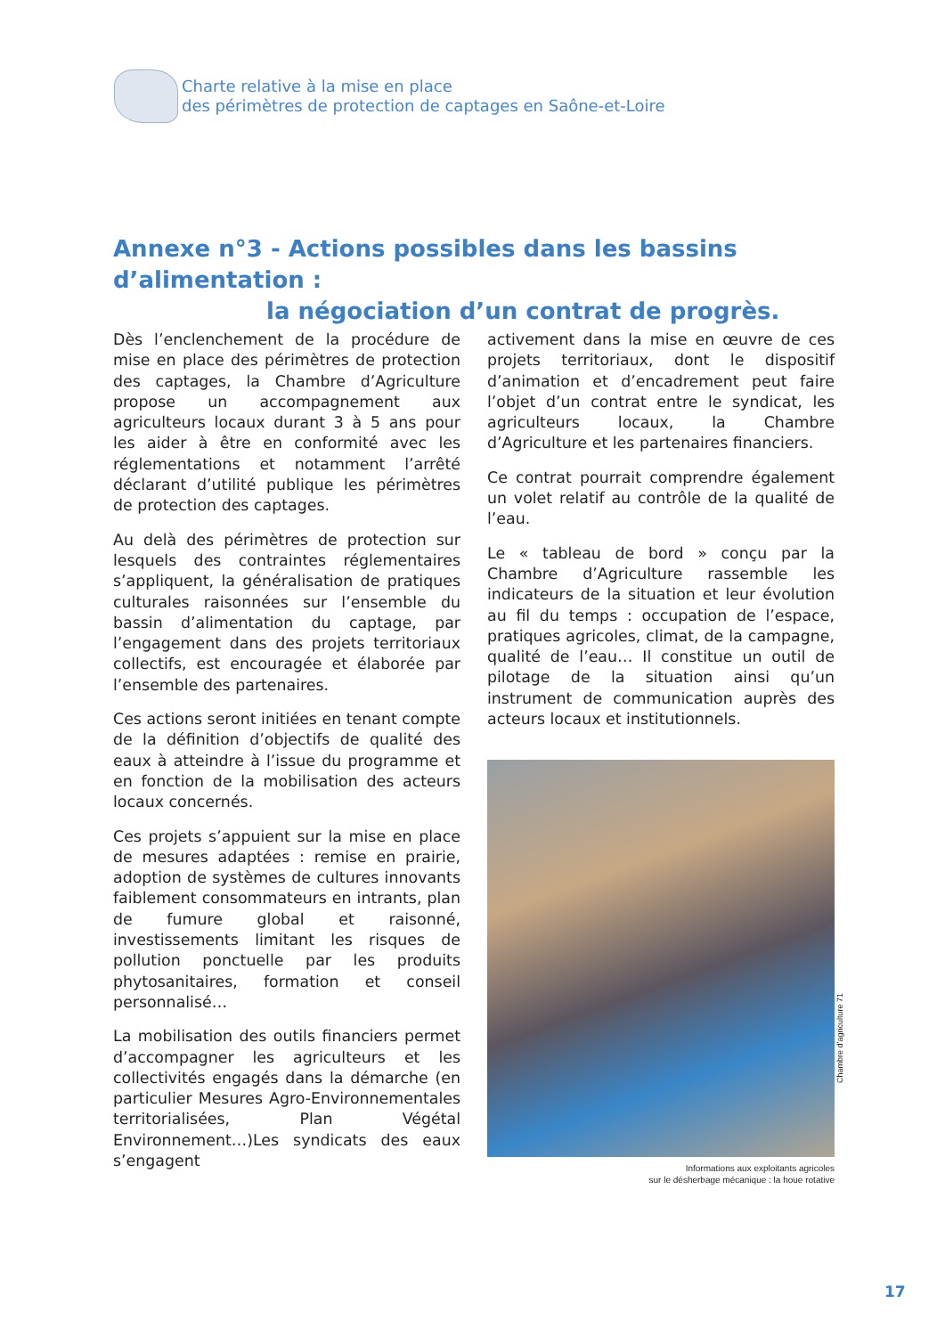Charte relative à la mise en place
des périmètres de protection de captages en Saône-et-Loire
Annexe n°3 - Actions possibles dans les bassins d’alimentation :
la négociation d’un contrat de progrès.
Dès l’enclenchement de la procédure de mise en place des périmètres de protection des captages, la Chambre d’Agriculture propose un accompagnement aux agriculteurs locaux durant 3 à 5 ans pour les aider à être en conformité avec les réglementations et notamment l’arrêté déclarant d’utilité publique les périmètres de protection des captages.
Au delà des périmètres de protection sur lesquels des contraintes réglementaires s’appliquent, la généralisation de pratiques culturales raisonnées sur l’ensemble du bassin d’alimentation du captage, par l’engagement dans des projets territoriaux collectifs, est encouragée et élaborée par l’ensemble des partenaires.
Ces actions seront initiées en tenant compte de la définition d’objectifs de qualité des eaux à atteindre à l’issue du programme et en fonction de la mobilisation des acteurs locaux concernés.
Ces projets s’appuient sur la mise en place de mesures adaptées : remise en prairie, adoption de systèmes de cultures innovants faiblement consommateurs en intrants, plan de fumure global et raisonné, investissements limitant les risques de pollution ponctuelle par les produits phytosanitaires, formation et conseil personnalisé…
La mobilisation des outils financiers permet d’accompagner les agriculteurs et les collectivités engagés dans la démarche (en particulier Mesures Agro-Environnementales territorialisées, Plan Végétal Environnement…)Les syndicats des eaux s’engagent
activement dans la mise en œuvre de ces projets territoriaux, dont le dispositif d’animation et d’encadrement peut faire l’objet d’un contrat entre le syndicat, les agriculteurs locaux, la Chambre d’Agriculture et les partenaires financiers.
Ce contrat pourrait comprendre également un volet relatif au contrôle de la qualité de l’eau.
Le « tableau de bord » conçu par la Chambre d’Agriculture rassemble les indicateurs de la situation et leur évolution au fil du temps : occupation de l’espace, pratiques agricoles, climat, de la campagne, qualité de l’eau… Il constitue un outil de pilotage de la situation ainsi qu’un instrument de communication auprès des acteurs locaux et institutionnels.
Informations aux exploitants agricoles
sur le désherbage mécanique : la houe rotative
Chambre d’agriculture 71
17